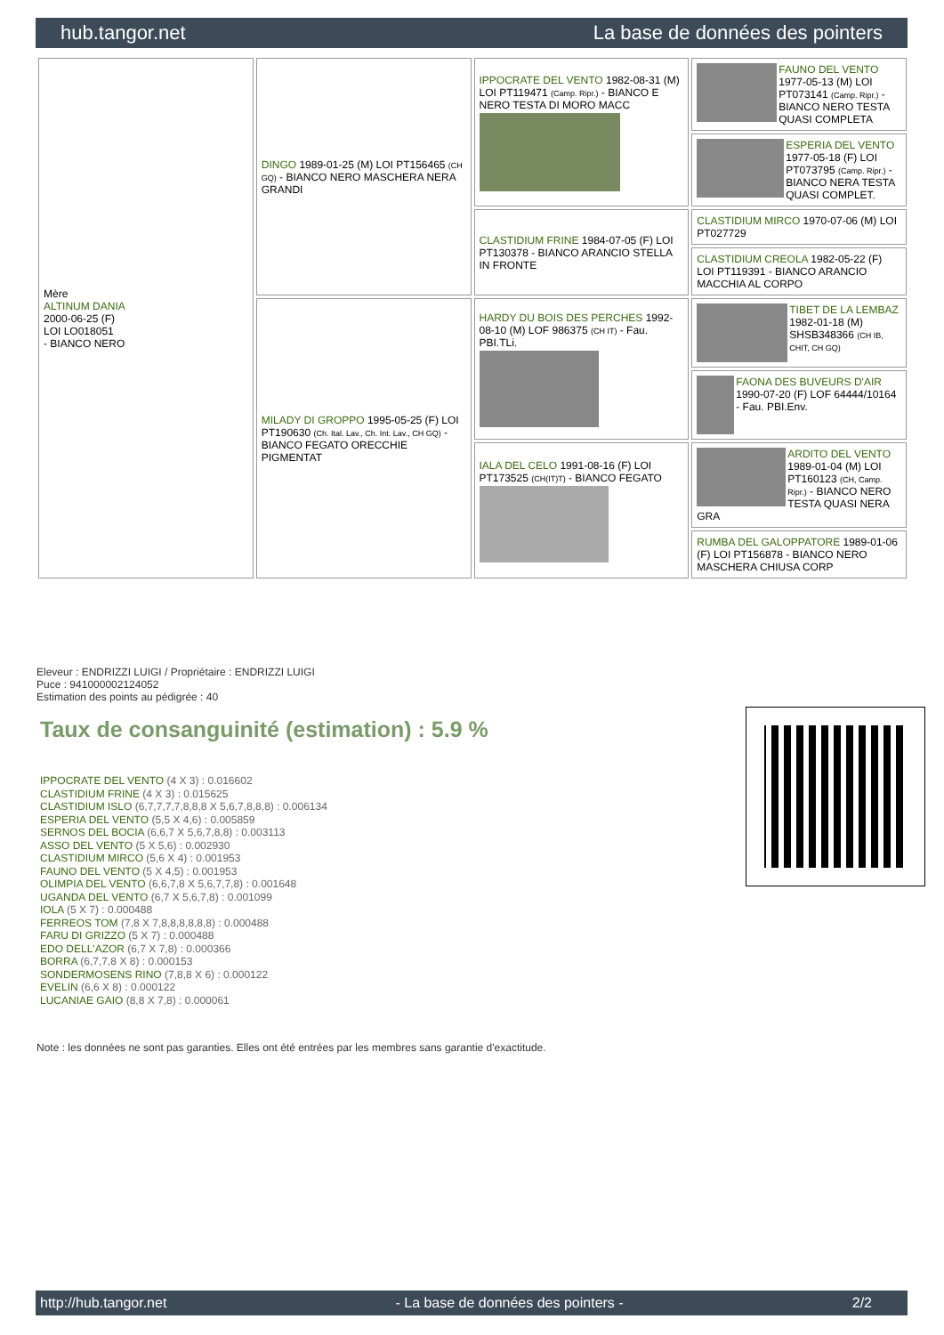hub.tangor.net La base de données des pointers
| Mère ALTINUM DANIA 2000-06-25 (F) LOI LO018051 - BIANCO NERO | DINGO 1989-01-25 (M) LOI PT156465 (CH GQ) - BIANCO NERO MASCHERA NERA GRANDI | IPPOCRATE DEL VENTO 1982-08-31 (M) LOI PT119471 (Camp. Ripr.) - BIANCO E NERO TESTA DI MORO MACC | FAUNO DEL VENTO 1977-05-13 (M) LOI PT073141 (Camp. Ripr.) - BIANCO NERO TESTA QUASI COMPLETA |
| | | | ESPERIA DEL VENTO 1977-05-18 (F) LOI PT073795 (Camp. Ripr.) - BIANCO NERA TESTA QUASI COMPLET. |
| | | CLASTIDIUM FRINE 1984-07-05 (F) LOI PT130378 - BIANCO ARANCIO STELLA IN FRONTE | CLASTIDIUM MIRCO 1970-07-06 (M) LOI PT027729 |
| | | | CLASTIDIUM CREOLA 1982-05-22 (F) LOI PT119391 - BIANCO ARANCIO MACCHIA AL CORPO |
| | MILADY DI GROPPO 1995-05-25 (F) LOI PT190630 (Ch. Ital. Lav., Ch. Int. Lav., CH GQ) - BIANCO FEGATO ORECCHIE PIGMENTAT | HARDY DU BOIS DES PERCHES 1992-08-10 (M) LOF 986375 (CH IT) - Fau. PBI.TLi. | TIBET DE LA LEMBAZ 1982-01-18 (M) SHSB348366 (CH IB, CHIT, CH GQ) |
| | | | FAONA DES BUVEURS D'AIR 1990-07-20 (F) LOF 64444/10164 - Fau. PBI.Env. |
| | | IALA DEL CELO 1991-08-16 (F) LOI PT173525 (CH(IT)T) - BIANCO FEGATO | ARDITO DEL VENTO 1989-01-04 (M) LOI PT160123 (CH, Camp. Ripr.) - BIANCO NERO TESTA QUASI NERA GRA |
| | | | RUMBA DEL GALOPPATORE 1989-01-06 (F) LOI PT156878 - BIANCO NERO MASCHERA CHIUSA CORP |
Eleveur : ENDRIZZI LUIGI / Propriétaire : ENDRIZZI LUIGI
Puce : 941000002124052
Estimation des points au pédigrée : 40
Taux de consanguinité (estimation) : 5.9 %
IPPOCRATE DEL VENTO (4 X 3) : 0.016602
CLASTIDIUM FRINE (4 X 3) : 0.015625
CLASTIDIUM ISLO (6,7,7,7,7,8,8,8 X 5,6,7,8,8,8) : 0.006134
ESPERIA DEL VENTO (5,5 X 4,6) : 0.005859
SERNOS DEL BOCIA (6,6,7 X 5,6,7,8,8) : 0.003113
ASSO DEL VENTO (5 X 5,6) : 0.002930
CLASTIDIUM MIRCO (5,6 X 4) : 0.001953
FAUNO DEL VENTO (5 X 4,5) : 0.001953
OLIMPIA DEL VENTO (6,6,7,8 X 5,6,7,7,8) : 0.001648
UGANDA DEL VENTO (6,7 X 5,6,7,8) : 0.001099
IOLA (5 X 7) : 0.000488
FERREOS TOM (7,8 X 7,8,8,8,8,8,8) : 0.000488
FARU DI GRIZZO (5 X 7) : 0.000488
EDO DELL'AZOR (6,7 X 7,8) : 0.000366
BORRA (6,7,7,8 X 8) : 0.000153
SONDERMOSENS RINO (7,8,8 X 6) : 0.000122
EVELIN (6,6 X 8) : 0.000122
LUCANIAE GAIO (8,8 X 7,8) : 0.000061
Note : les données ne sont pas garanties. Elles ont été entrées par les membres sans garantie d'exactitude.
http://hub.tangor.net - La base de données des pointers - 2/2